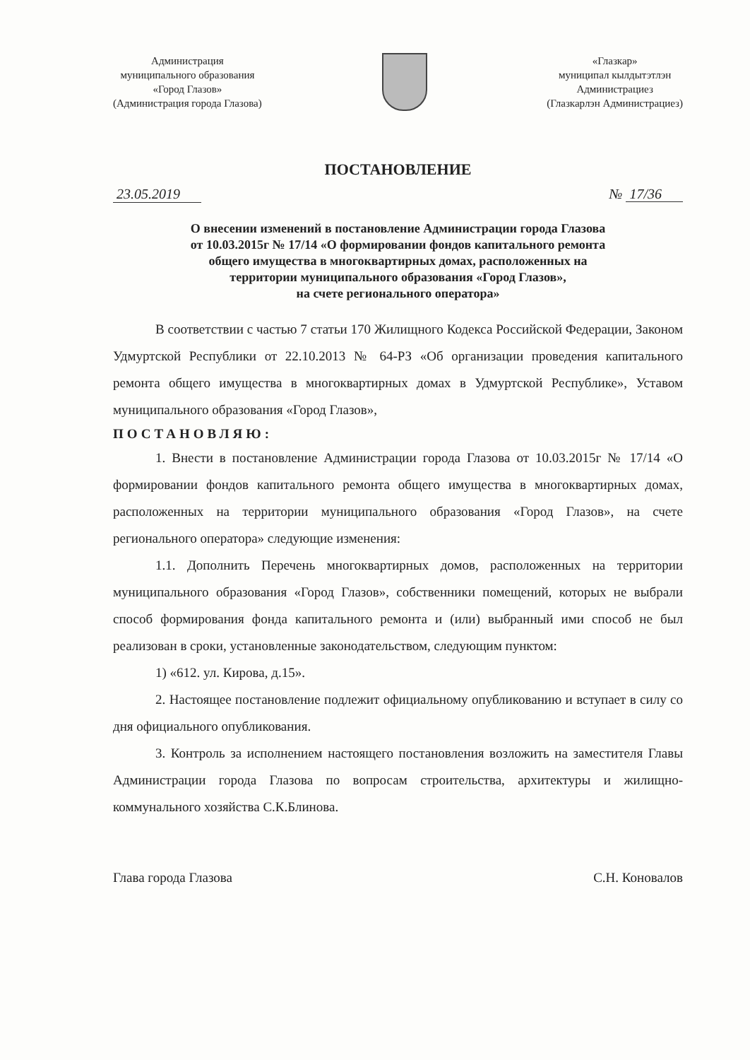Администрация
муниципального образования
«Город Глазов»
(Администрация города Глазова)
«Глазкар»
муниципал кылдытэтлэн
Администрациез
(Глазкарлэн Администрациез)
ПОСТАНОВЛЕНИЕ
23.05.2019 № 17/36
О внесении изменений в постановление Администрации города Глазова
от 10.03.2015г № 17/14 «О формировании фондов капитального ремонта
общего имущества в многоквартирных домах, расположенных на
территории муниципального образования «Город Глазов»,
на счете регионального оператора»
В соответствии с частью 7 статьи 170 Жилищного Кодекса Российской Федерации, Законом Удмуртской Республики от 22.10.2013 № 64-РЗ «Об организации проведения капитального ремонта общего имущества в многоквартирных домах в Удмуртской Республике», Уставом муниципального образования «Город Глазов»,
ПОСТАНОВЛЯЮ:
1. Внести в постановление Администрации города Глазова от 10.03.2015г № 17/14 «О формировании фондов капитального ремонта общего имущества в многоквартирных домах, расположенных на территории муниципального образования «Город Глазов», на счете регионального оператора» следующие изменения:
1.1. Дополнить Перечень многоквартирных домов, расположенных на территории муниципального образования «Город Глазов», собственники помещений, которых не выбрали способ формирования фонда капитального ремонта и (или) выбранный ими способ не был реализован в сроки, установленные законодательством, следующим пунктом:
1) «612. ул. Кирова, д.15».
2. Настоящее постановление подлежит официальному опубликованию и вступает в силу со дня официального опубликования.
3. Контроль за исполнением настоящего постановления возложить на заместителя Главы Администрации города Глазова по вопросам строительства, архитектуры и жилищно-коммунального хозяйства С.К.Блинова.
Глава города Глазова С.Н. Коновалов